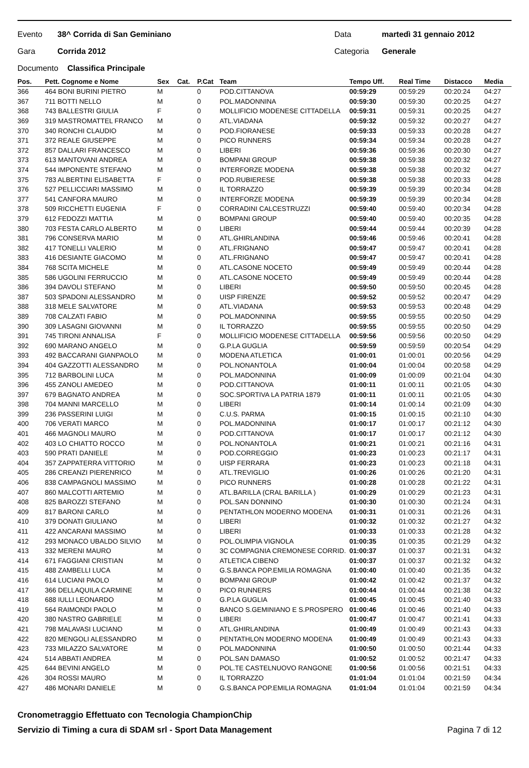Evento 38^ Corrida di San Geminiano Data martedì 31 gennaio 2012
Gara Corrida 2012 Categoria Generale
Documento Classifica Principale
| Pos. | Pett. Cognome e Nome | Sex | Cat. | P.Cat | Team | Tempo Uff. | Real Time | Distacco | Media |
| --- | --- | --- | --- | --- | --- | --- | --- | --- | --- |
| 366 | 464 BONI BURINI PIETRO | M | | 0 | POD.CITTANOVA | 00:59:29 | 00:59:29 | 00:20:24 | 04:27 |
| 367 | 711 BOTTI NELLO | M | | 0 | POL.MADONNINA | 00:59:30 | 00:59:30 | 00:20:25 | 04:27 |
| 368 | 743 BALLESTRI GIULIA | F | | 0 | MOLLIFICIO MODENESE CITTADELLA | 00:59:31 | 00:59:31 | 00:20:25 | 04:27 |
| 369 | 319 MASTROMATTEL FRANCO | M | | 0 | ATL.VIADANA | 00:59:32 | 00:59:32 | 00:20:27 | 04:27 |
| 370 | 340 RONCHI CLAUDIO | M | | 0 | POD.FIORANESE | 00:59:33 | 00:59:33 | 00:20:28 | 04:27 |
| 371 | 372 REALE GIUSEPPE | M | | 0 | PICO RUNNERS | 00:59:34 | 00:59:34 | 00:20:28 | 04:27 |
| 372 | 857 DALLARI FRANCESCO | M | | 0 | LIBERI | 00:59:36 | 00:59:36 | 00:20:30 | 04:27 |
| 373 | 613 MANTOVANI ANDREA | M | | 0 | BOMPANI GROUP | 00:59:38 | 00:59:38 | 00:20:32 | 04:27 |
| 374 | 544 IMPONENTE STEFANO | M | | 0 | INTERFORZE MODENA | 00:59:38 | 00:59:38 | 00:20:32 | 04:27 |
| 375 | 783 ALBERTINI ELISABETTA | F | | 0 | POD.RUBIERESE | 00:59:38 | 00:59:38 | 00:20:33 | 04:28 |
| 376 | 527 PELLICCIARI MASSIMO | M | | 0 | IL TORRAZZO | 00:59:39 | 00:59:39 | 00:20:34 | 04:28 |
| 377 | 541 CANFORA MAURO | M | | 0 | INTERFORZE MODENA | 00:59:39 | 00:59:39 | 00:20:34 | 04:28 |
| 378 | 509 RICCHETTI EUGENIA | F | | 0 | CORRADINI CALCESTRUZZI | 00:59:40 | 00:59:40 | 00:20:34 | 04:28 |
| 379 | 612 FEDOZZI MATTIA | M | | 0 | BOMPANI GROUP | 00:59:40 | 00:59:40 | 00:20:35 | 04:28 |
| 380 | 703 FESTA CARLO ALBERTO | M | | 0 | LIBERI | 00:59:44 | 00:59:44 | 00:20:39 | 04:28 |
| 381 | 796 CONSERVA MARIO | M | | 0 | ATL.GHIRLANDINA | 00:59:46 | 00:59:46 | 00:20:41 | 04:28 |
| 382 | 417 TONELLI VALERIO | M | | 0 | ATL.FRIGNANO | 00:59:47 | 00:59:47 | 00:20:41 | 04:28 |
| 383 | 416 DESIANTE GIACOMO | M | | 0 | ATL.FRIGNANO | 00:59:47 | 00:59:47 | 00:20:41 | 04:28 |
| 384 | 768 SCITA MICHELE | M | | 0 | ATL.CASONE NOCETO | 00:59:49 | 00:59:49 | 00:20:44 | 04:28 |
| 385 | 586 UGOLINI FERRUCCIO | M | | 0 | ATL.CASONE NOCETO | 00:59:49 | 00:59:49 | 00:20:44 | 04:28 |
| 386 | 394 DAVOLI STEFANO | M | | 0 | LIBERI | 00:59:50 | 00:59:50 | 00:20:45 | 04:28 |
| 387 | 503 SPADONI ALESSANDRO | M | | 0 | UISP FIRENZE | 00:59:52 | 00:59:52 | 00:20:47 | 04:29 |
| 388 | 318 MELE SALVATORE | M | | 0 | ATL.VIADANA | 00:59:53 | 00:59:53 | 00:20:48 | 04:29 |
| 389 | 708 CALZATI FABIO | M | | 0 | POL.MADONNINA | 00:59:55 | 00:59:55 | 00:20:50 | 04:29 |
| 390 | 309 LASAGNI GIOVANNI | M | | 0 | IL TORRAZZO | 00:59:55 | 00:59:55 | 00:20:50 | 04:29 |
| 391 | 745 TIRONI ANNALISA | F | | 0 | MOLLIFICIO MODENESE CITTADELLA | 00:59:56 | 00:59:56 | 00:20:50 | 04:29 |
| 392 | 690 MARANO ANGELO | M | | 0 | G.P.LA GUGLIA | 00:59:59 | 00:59:59 | 00:20:54 | 04:29 |
| 393 | 492 BACCARANI GIANPAOLO | M | | 0 | MODENA ATLETICA | 01:00:01 | 01:00:01 | 00:20:56 | 04:29 |
| 394 | 404 GAZZOTTI ALESSANDRO | M | | 0 | POL.NONANTOLA | 01:00:04 | 01:00:04 | 00:20:58 | 04:29 |
| 395 | 712 BARBOLINI LUCA | M | | 0 | POL.MADONNINA | 01:00:09 | 01:00:09 | 00:21:04 | 04:30 |
| 396 | 455 ZANOLI AMEDEO | M | | 0 | POD.CITTANOVA | 01:00:11 | 01:00:11 | 00:21:05 | 04:30 |
| 397 | 679 BAGNATO ANDREA | M | | 0 | SOC.SPORTIVA LA PATRIA 1879 | 01:00:11 | 01:00:11 | 00:21:05 | 04:30 |
| 398 | 704 MANNI MARCELLO | M | | 0 | LIBERI | 01:00:14 | 01:00:14 | 00:21:09 | 04:30 |
| 399 | 236 PASSERINI LUIGI | M | | 0 | C.U.S. PARMA | 01:00:15 | 01:00:15 | 00:21:10 | 04:30 |
| 400 | 706 VERATI MARCO | M | | 0 | POL.MADONNINA | 01:00:17 | 01:00:17 | 00:21:12 | 04:30 |
| 401 | 466 MAGNOLI MAURO | M | | 0 | POD.CITTANOVA | 01:00:17 | 01:00:17 | 00:21:12 | 04:30 |
| 402 | 403 LO CHIATTO ROCCO | M | | 0 | POL.NONANTOLA | 01:00:21 | 01:00:21 | 00:21:16 | 04:31 |
| 403 | 590 PRATI DANIELE | M | | 0 | POD.CORREGGIO | 01:00:23 | 01:00:23 | 00:21:17 | 04:31 |
| 404 | 357 ZAPPATERRA VITTORIO | M | | 0 | UISP FERRARA | 01:00:23 | 01:00:23 | 00:21:18 | 04:31 |
| 405 | 286 CREANZI PIERENRICO | M | | 0 | ATL.TREVIGLIO | 01:00:26 | 01:00:26 | 00:21:20 | 04:31 |
| 406 | 838 CAMPAGNOLI MASSIMO | M | | 0 | PICO RUNNERS | 01:00:28 | 01:00:28 | 00:21:22 | 04:31 |
| 407 | 860 MALCOTTI ARTEMIO | M | | 0 | ATL.BARILLA (CRAL BARILLA ) | 01:00:29 | 01:00:29 | 00:21:23 | 04:31 |
| 408 | 825 BAROZZI STEFANO | M | | 0 | POL.SAN DONNINO | 01:00:30 | 01:00:30 | 00:21:24 | 04:31 |
| 409 | 817 BARONI CARLO | M | | 0 | PENTATHLON MODERNO MODENA | 01:00:31 | 01:00:31 | 00:21:26 | 04:31 |
| 410 | 379 DONATI GIULIANO | M | | 0 | LIBERI | 01:00:32 | 01:00:32 | 00:21:27 | 04:32 |
| 411 | 422 ANCARANI MASSIMO | M | | 0 | LIBERI | 01:00:33 | 01:00:33 | 00:21:28 | 04:32 |
| 412 | 293 MONACO UBALDO SILVIO | M | | 0 | POL.OLIMPIA VIGNOLA | 01:00:35 | 01:00:35 | 00:21:29 | 04:32 |
| 413 | 332 MERENI MAURO | M | | 0 | 3C COMPAGNIA CREMONESE CORRID. | 01:00:37 | 01:00:37 | 00:21:31 | 04:32 |
| 414 | 671 FAGGIANI CRISTIAN | M | | 0 | ATLETICA CIBENO | 01:00:37 | 01:00:37 | 00:21:32 | 04:32 |
| 415 | 488 ZAMBELLI LUCA | M | | 0 | G.S.BANCA POP.EMILIA ROMAGNA | 01:00:40 | 01:00:40 | 00:21:35 | 04:32 |
| 416 | 614 LUCIANI PAOLO | M | | 0 | BOMPANI GROUP | 01:00:42 | 01:00:42 | 00:21:37 | 04:32 |
| 417 | 366 DELLAQUILA CARMINE | M | | 0 | PICO RUNNERS | 01:00:44 | 01:00:44 | 00:21:38 | 04:32 |
| 418 | 688 IULLI LEONARDO | M | | 0 | G.P.LA GUGLIA | 01:00:45 | 01:00:45 | 00:21:40 | 04:33 |
| 419 | 564 RAIMONDI PAOLO | M | | 0 | BANCO S.GEMINIANO E S.PROSPERO | 01:00:46 | 01:00:46 | 00:21:40 | 04:33 |
| 420 | 380 NASTRO GABRIELE | M | | 0 | LIBERI | 01:00:47 | 01:00:47 | 00:21:41 | 04:33 |
| 421 | 798 MALAVASI LUCIANO | M | | 0 | ATL.GHIRLANDINA | 01:00:49 | 01:00:49 | 00:21:43 | 04:33 |
| 422 | 820 MENGOLI ALESSANDRO | M | | 0 | PENTATHLON MODERNO MODENA | 01:00:49 | 01:00:49 | 00:21:43 | 04:33 |
| 423 | 733 MILAZZO SALVATORE | M | | 0 | POL.MADONNINA | 01:00:50 | 01:00:50 | 00:21:44 | 04:33 |
| 424 | 514 ABBATI ANDREA | M | | 0 | POL.SAN DAMASO | 01:00:52 | 01:00:52 | 00:21:47 | 04:33 |
| 425 | 644 BEVINI ANGELO | M | | 0 | POL.TE CASTELNUOVO RANGONE | 01:00:56 | 01:00:56 | 00:21:51 | 04:33 |
| 426 | 304 ROSSI MAURO | M | | 0 | IL TORRAZZO | 01:01:04 | 01:01:04 | 00:21:59 | 04:34 |
| 427 | 486 MONARI DANIELE | M | | 0 | G.S.BANCA POP.EMILIA ROMAGNA | 01:01:04 | 01:01:04 | 00:21:59 | 04:34 |
Cronometraggio Effettuato con Tecnologia ChampionChip
Servizio di Timing a cura di SDAM srl - Sport Data Management Pagina 7 di 12